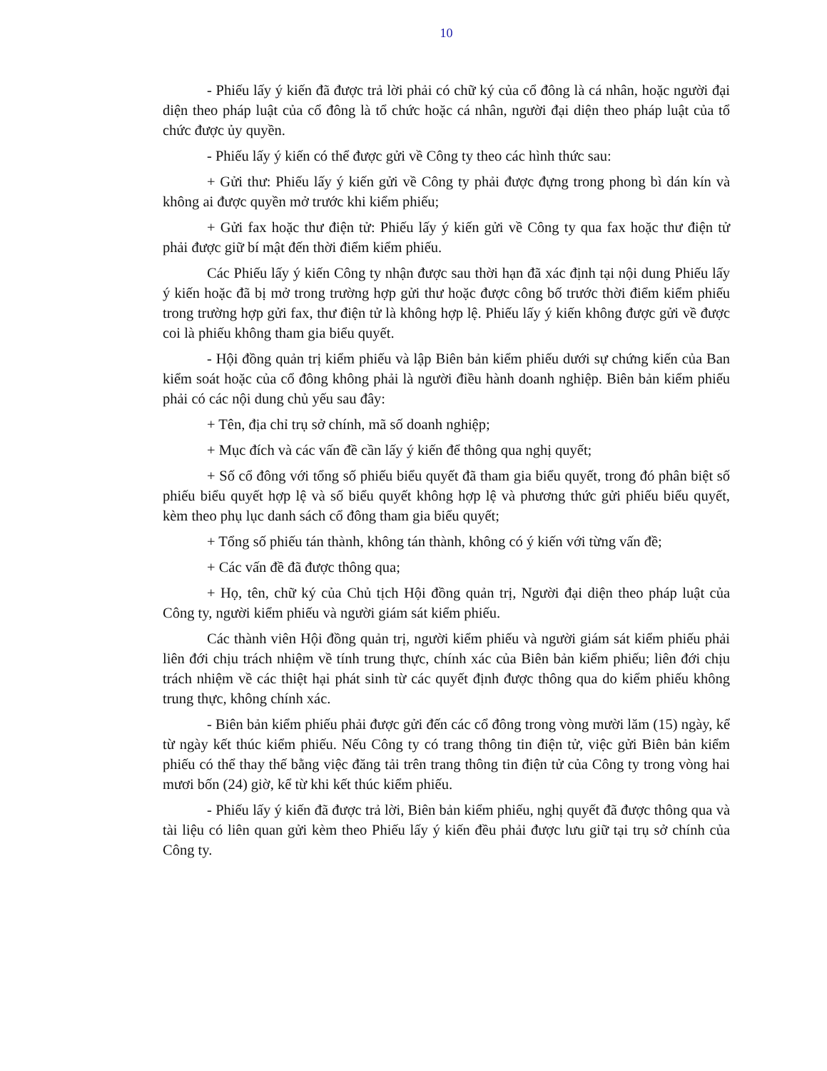10
- Phiếu lấy ý kiến đã được trả lời phải có chữ ký của cổ đông là cá nhân, hoặc người đại diện theo pháp luật của cổ đông là tổ chức hoặc cá nhân, người đại diện theo pháp luật của tổ chức được ủy quyền.
- Phiếu lấy ý kiến có thể được gửi về Công ty theo các hình thức sau:
+ Gửi thư: Phiếu lấy ý kiến gửi về Công ty phải được đựng trong phong bì dán kín và không ai được quyền mở trước khi kiểm phiếu;
+ Gửi fax hoặc thư điện tử: Phiếu lấy ý kiến gửi về Công ty qua fax hoặc thư điện tử phải được giữ bí mật đến thời điểm kiểm phiếu.
Các Phiếu lấy ý kiến Công ty nhận được sau thời hạn đã xác định tại nội dung Phiếu lấy ý kiến hoặc đã bị mở trong trường hợp gửi thư hoặc được công bố trước thời điểm kiểm phiếu trong trường hợp gửi fax, thư điện tử là không hợp lệ. Phiếu lấy ý kiến không được gửi về được coi là phiếu không tham gia biểu quyết.
- Hội đồng quản trị kiểm phiếu và lập Biên bản kiểm phiếu dưới sự chứng kiến của Ban kiểm soát hoặc của cổ đông không phải là người điều hành doanh nghiệp. Biên bản kiểm phiếu phải có các nội dung chủ yếu sau đây:
+ Tên, địa chỉ trụ sở chính, mã số doanh nghiệp;
+ Mục đích và các vấn đề cần lấy ý kiến để thông qua nghị quyết;
+ Số cổ đông với tổng số phiếu biểu quyết đã tham gia biểu quyết, trong đó phân biệt số phiếu biểu quyết hợp lệ và số biểu quyết không hợp lệ và phương thức gửi phiếu biểu quyết, kèm theo phụ lục danh sách cổ đông tham gia biểu quyết;
+ Tổng số phiếu tán thành, không tán thành, không có ý kiến với từng vấn đề;
+ Các vấn đề đã được thông qua;
+ Họ, tên, chữ ký của Chủ tịch Hội đồng quản trị, Người đại diện theo pháp luật của Công ty, người kiểm phiếu và người giám sát kiểm phiếu.
Các thành viên Hội đồng quản trị, người kiểm phiếu và người giám sát kiểm phiếu phải liên đới chịu trách nhiệm về tính trung thực, chính xác của Biên bản kiểm phiếu; liên đới chịu trách nhiệm về các thiệt hại phát sinh từ các quyết định được thông qua do kiểm phiếu không trung thực, không chính xác.
- Biên bản kiểm phiếu phải được gửi đến các cổ đông trong vòng mười lăm (15) ngày, kể từ ngày kết thúc kiểm phiếu. Nếu Công ty có trang thông tin điện tử, việc gửi Biên bản kiểm phiếu có thể thay thế bằng việc đăng tải trên trang thông tin điện tử của Công ty trong vòng hai mươi bốn (24) giờ, kể từ khi kết thúc kiểm phiếu.
- Phiếu lấy ý kiến đã được trả lời, Biên bản kiểm phiếu, nghị quyết đã được thông qua và tài liệu có liên quan gửi kèm theo Phiếu lấy ý kiến đều phải được lưu giữ tại trụ sở chính của Công ty.